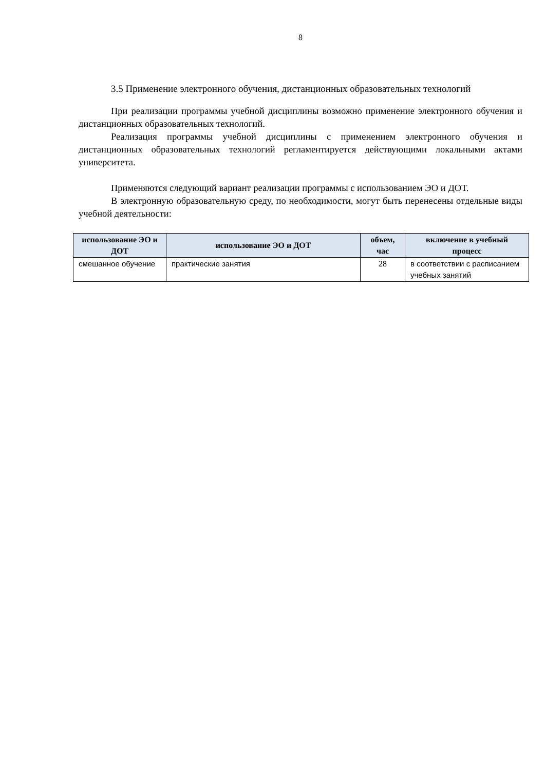8
3.5 Применение электронного обучения, дистанционных образовательных технологий
При реализации программы учебной дисциплины возможно применение электронного обучения и дистанционных образовательных технологий.
Реализация программы учебной дисциплины с применением электронного обучения и дистанционных образовательных технологий регламентируется действующими локальными актами университета.
Применяются следующий вариант реализации программы с использованием ЭО и ДОТ.
В электронную образовательную среду, по необходимости, могут быть перенесены отдельные виды учебной деятельности:
| использование ЭО и ДОТ | использование ЭО и ДОТ | объем, час | включение в учебный процесс |
| --- | --- | --- | --- |
| смешанное обучение | практические занятия | 28 | в соответствии с расписанием учебных занятий |